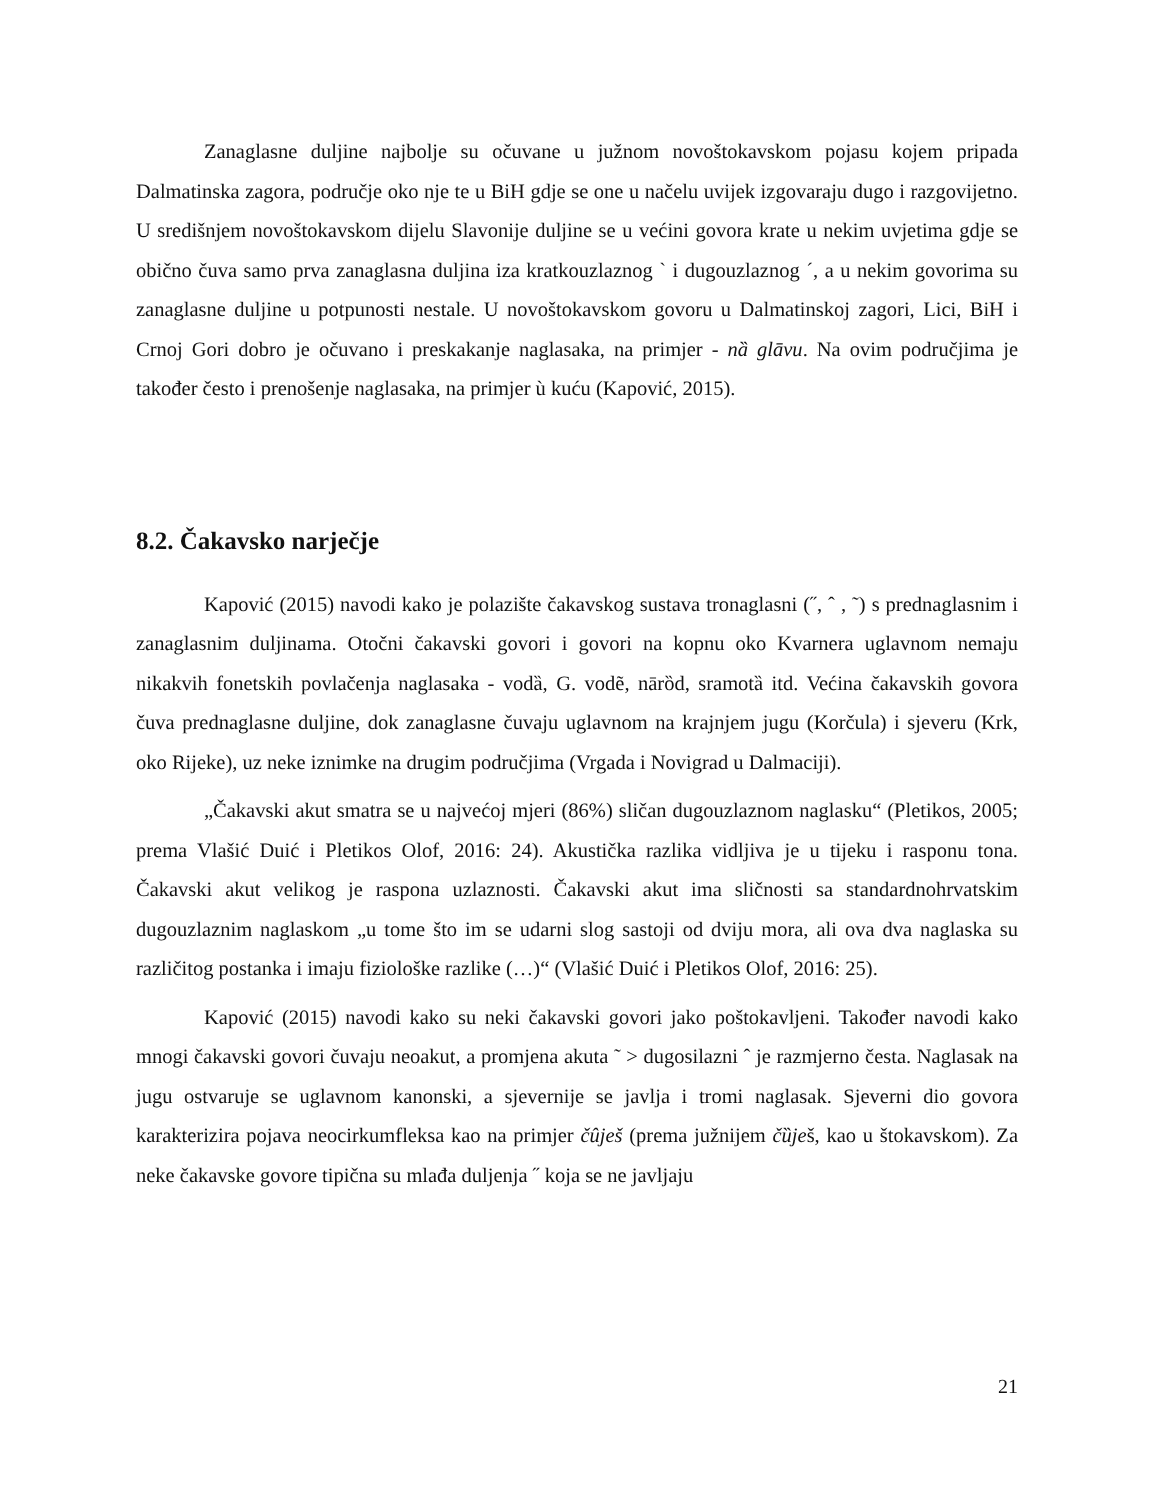Zanaglasne duljine najbolje su očuvane u južnom novoštokavskom pojasu kojem pripada Dalmatinska zagora, područje oko nje te u BiH gdje se one u načelu uvijek izgovaraju dugo i razgovijetno. U središnjem novoštokavskom dijelu Slavonije duljine se u većini govora krate u nekim uvjetima gdje se obično čuva samo prva zanaglasna duljina iza kratkouzlaznog ` i dugouzlaznog ´, a u nekim govorima su zanaglasne duljine u potpunosti nestale. U novoštokavskom govoru u Dalmatinskoj zagori, Lici, BiH i Crnoj Gori dobro je očuvano i preskakanje naglasaka, na primjer - nȁ glāvu. Na ovim područjima je također često i prenošenje naglasaka, na primjer ù kuću (Kapović, 2015).
8.2. Čakavsko narječje
Kapović (2015) navodi kako je polazište čakavskog sustava tronaglasni (˝, ˆ , ˜) s prednaglasnim i zanaglasnim duljinama. Otočni čakavski govori i govori na kopnu oko Kvarnera uglavnom nemaju nikakvih fonetskih povlačenja naglasaka - vodȁ, G. vodẽ, nārȍd, sramotȁ itd. Većina čakavskih govora čuva prednaglasne duljine, dok zanaglasne čuvaju uglavnom na krajnjem jugu (Korčula) i sjeveru (Krk, oko Rijeke), uz neke iznimke na drugim područjima (Vrgada i Novigrad u Dalmaciji).
„Čakavski akut smatra se u najvećoj mjeri (86%) sličan dugouzlaznom naglasku“ (Pletikos, 2005; prema Vlašić Duić i Pletikos Olof, 2016: 24). Akustička razlika vidljiva je u tijeku i rasponu tona. Čakavski akut velikog je raspona uzlaznosti. Čakavski akut ima sličnosti sa standardnohrvatskim dugouzlaznim naglaskom „u tome što im se udarni slog sastoji od dviju mora, ali ova dva naglaska su različitog postanka i imaju fiziološke razlike (…)“ (Vlašić Duić i Pletikos Olof, 2016: 25).
Kapović (2015) navodi kako su neki čakavski govori jako poštokavljeni. Također navodi kako mnogi čakavski govori čuvaju neoakut, a promjena akuta ˜ > dugosilazni ˆ je razmjerno česta. Naglasak na jugu ostvaruje se uglavnom kanonski, a sjevernije se javlja i tromi naglasak. Sjeverni dio govora karakterizira pojava neocirkumfleksa kao na primjer čûješ (prema južnijem čȕješ, kao u štokavskom). Za neke čakavske govore tipična su mlađa duljenja ˝ koja se ne javljaju
21